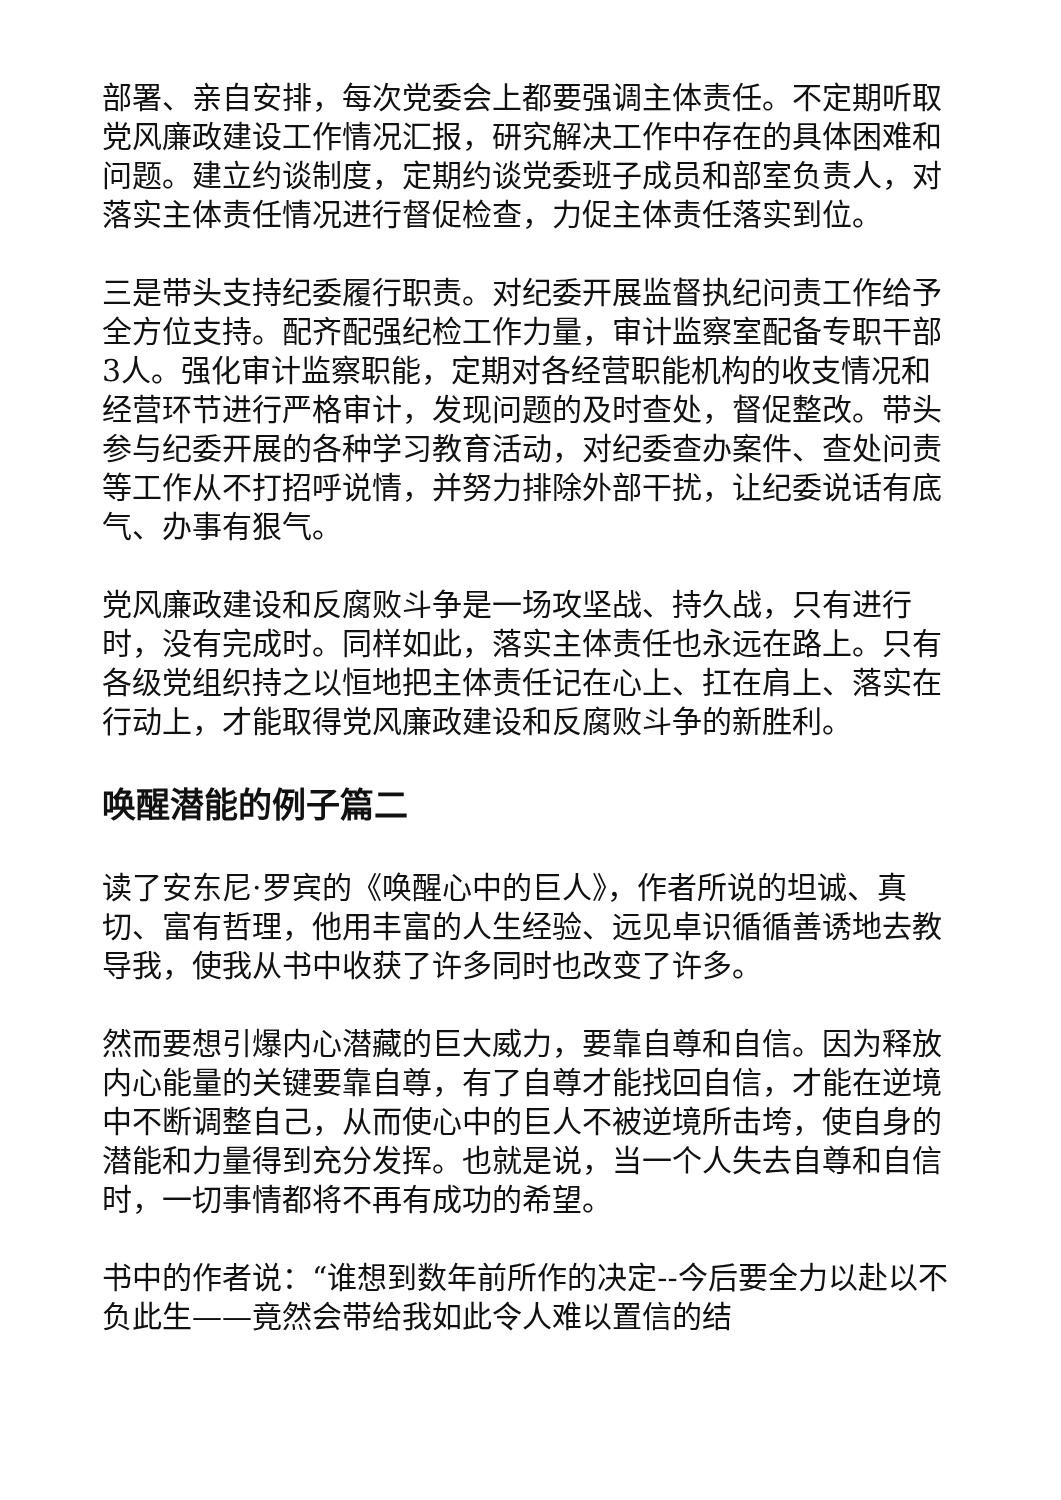部署、亲自安排，每次党委会上都要强调主体责任。不定期听取党风廉政建设工作情况汇报，研究解决工作中存在的具体困难和问题。建立约谈制度，定期约谈党委班子成员和部室负责人，对落实主体责任情况进行督促检查，力促主体责任落实到位。
三是带头支持纪委履行职责。对纪委开展监督执纪问责工作给予全方位支持。配齐配强纪检工作力量，审计监察室配备专职干部3人。强化审计监察职能，定期对各经营职能机构的收支情况和经营环节进行严格审计，发现问题的及时查处，督促整改。带头参与纪委开展的各种学习教育活动，对纪委查办案件、查处问责等工作从不打招呼说情，并努力排除外部干扰，让纪委说话有底气、办事有狠气。
党风廉政建设和反腐败斗争是一场攻坚战、持久战，只有进行时，没有完成时。同样如此，落实主体责任也永远在路上。只有各级党组织持之以恒地把主体责任记在心上、扛在肩上、落实在行动上，才能取得党风廉政建设和反腐败斗争的新胜利。
唤醒潜能的例子篇二
读了安东尼·罗宾的《唤醒心中的巨人》，作者所说的坦诚、真切、富有哲理，他用丰富的人生经验、远见卓识循循善诱地去教导我，使我从书中收获了许多同时也改变了许多。
然而要想引爆内心潜藏的巨大威力，要靠自尊和自信。因为释放内心能量的关键要靠自尊，有了自尊才能找回自信，才能在逆境中不断调整自己，从而使心中的巨人不被逆境所击垮，使自身的潜能和力量得到充分发挥。也就是说，当一个人失去自尊和自信时，一切事情都将不再有成功的希望。
书中的作者说：“谁想到数年前所作的决定--今后要全力以赴以不负此生——竟然会带给我如此令人难以置信的结